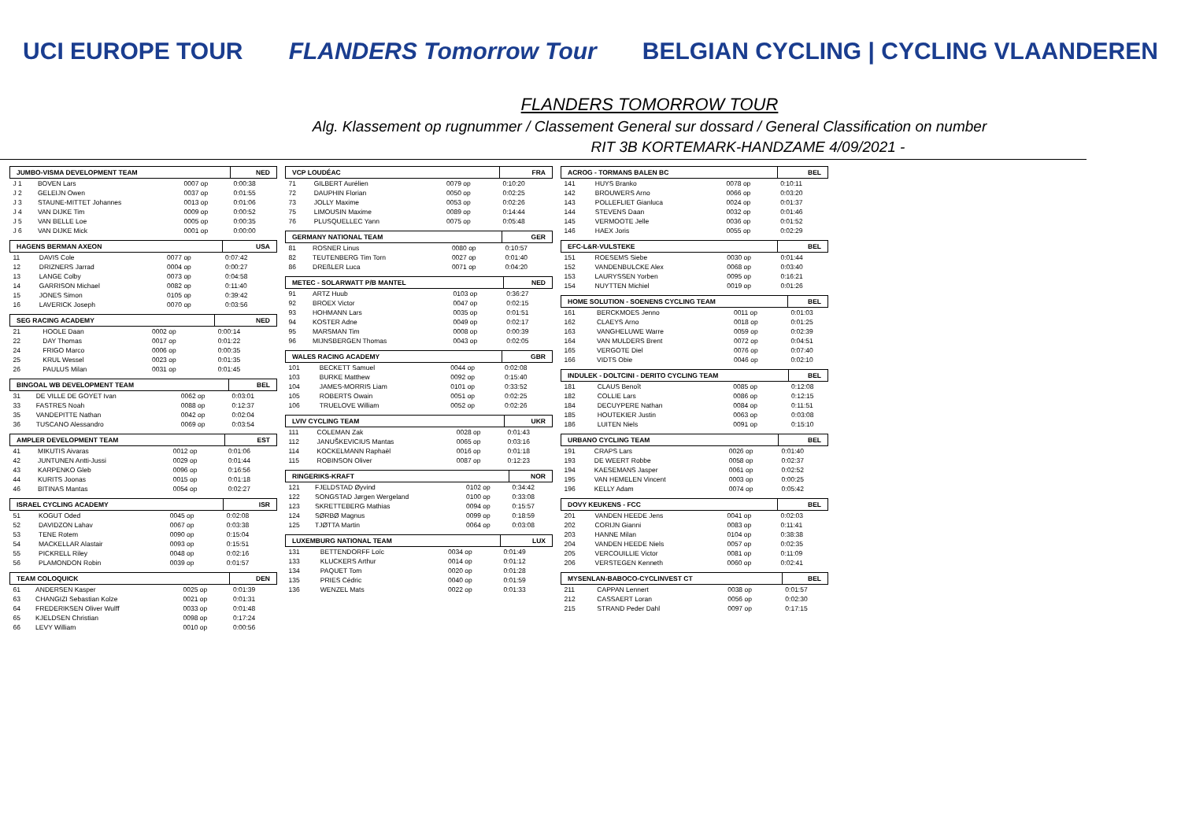UCI EUROPE TOUR FLANDERS Tomorrow Tour BELGIAN CYCLING | CYCLING VLAANDEREN
FLANDERS TOMORROW TOUR
Alg. Klassement op rugnummer / Classement General sur dossard / General Classification on number
RIT 3B KORTEMARK-HANDZAME 4/09/2021 -
| JUMBO-VISMA DEVELOPMENT TEAM | | | NED |
| --- | --- | --- | --- |
| J 1 | BOVEN Lars | 0007 op | 0:00:38 |
| J 2 | GELEIJN Owen | 0037 op | 0:01:55 |
| J 3 | STAUNE-MITTET Johannes | 0013 op | 0:01:06 |
| J 4 | VAN DIJKE Tim | 0009 op | 0:00:52 |
| J 5 | VAN BELLE Loe | 0005 op | 0:00:35 |
| J 6 | VAN DIJKE Mick | 0001 op | 0:00:00 |
| HAGENS BERMAN AXEON | | | USA |
| --- | --- | --- | --- |
| 11 | DAVIS Cole | 0077 op | 0:07:42 |
| 12 | DRIZNERS Jarrad | 0004 op | 0:00:27 |
| 13 | LANGE Colby | 0073 op | 0:04:58 |
| 14 | GARRISON Michael | 0082 op | 0:11:40 |
| 15 | JONES Simon | 0105 op | 0:39:42 |
| 16 | LAVERICK Joseph | 0070 op | 0:03:56 |
| SEG RACING ACADEMY | | | NED |
| --- | --- | --- | --- |
| 21 | HOOLE Daan | 0002 op | 0:00:14 |
| 22 | DAY Thomas | 0017 op | 0:01:22 |
| 24 | FRIGO Marco | 0006 op | 0:00:35 |
| 25 | KRUL Wessel | 0023 op | 0:01:35 |
| 26 | PAULUS Milan | 0031 op | 0:01:45 |
| BINGOAL WB DEVELOPMENT TEAM | | | BEL |
| --- | --- | --- | --- |
| 31 | DE VILLE DE GOYET Ivan | 0062 op | 0:03:01 |
| 33 | FASTRES Noah | 0088 op | 0:12:37 |
| 35 | VANDEPITTE Nathan | 0042 op | 0:02:04 |
| 36 | TUSCANO Alessandro | 0069 op | 0:03:54 |
| AMPLER DEVELOPMENT TEAM | | | EST |
| --- | --- | --- | --- |
| 41 | MIKUTIS Aivaras | 0012 op | 0:01:06 |
| 42 | JUNTUNEN Antti-Jussi | 0029 op | 0:01:44 |
| 43 | KARPENKO Gleb | 0096 op | 0:16:56 |
| 44 | KURITS Joonas | 0015 op | 0:01:18 |
| 46 | BITINAS Mantas | 0054 op | 0:02:27 |
| ISRAEL CYCLING ACADEMY | | | ISR |
| --- | --- | --- | --- |
| 51 | KOGUT Oded | 0045 op | 0:02:08 |
| 52 | DAVIDZON Lahav | 0067 op | 0:03:38 |
| 53 | TENE Rotem | 0090 op | 0:15:04 |
| 54 | MACKELLAR Alastair | 0093 op | 0:15:51 |
| 55 | PICKRELL Riley | 0048 op | 0:02:16 |
| 56 | PLAMONDON Robin | 0039 op | 0:01:57 |
| TEAM COLOQUICK | | | DEN |
| --- | --- | --- | --- |
| 61 | ANDERSEN Kasper | 0025 op | 0:01:39 |
| 63 | CHANGIZI Sebastian Kolze | 0021 op | 0:01:31 |
| 64 | FREDERIKSEN Oliver Wulff | 0033 op | 0:01:48 |
| 65 | KJELDSEN Christian | 0098 op | 0:17:24 |
| 66 | LEVY William | 0010 op | 0:00:56 |
| VCP LOUDÉAC | | | FRA |
| --- | --- | --- | --- |
| 71 | GILBERT Aurélien | 0079 op | 0:10:20 |
| 72 | DAUPHIN Florian | 0050 op | 0:02:25 |
| 73 | JOLLY Maxime | 0053 op | 0:02:26 |
| 75 | LIMOUSIN Maxime | 0089 op | 0:14:44 |
| 76 | PLUSQUELLEC Yann | 0075 op | 0:05:48 |
| GERMANY NATIONAL TEAM | | | GER |
| --- | --- | --- | --- |
| 81 | ROSNER Linus | 0080 op | 0:10:57 |
| 82 | TEUTENBERG Tim Torn | 0027 op | 0:01:40 |
| 86 | DREßLER Luca | 0071 op | 0:04:20 |
| METEC - SOLARWATT P/B MANTEL | | | NED |
| --- | --- | --- | --- |
| 91 | ARTZ Huub | 0103 op | 0:36:27 |
| 92 | BROEX Victor | 0047 op | 0:02:15 |
| 93 | HOHMANN Lars | 0035 op | 0:01:51 |
| 94 | KOSTER Adne | 0049 op | 0:02:17 |
| 95 | MARSMAN Tim | 0008 op | 0:00:39 |
| 96 | MIJNSBERGEN Thomas | 0043 op | 0:02:05 |
| WALES RACING ACADEMY | | | GBR |
| --- | --- | --- | --- |
| 101 | BECKETT Samuel | 0044 op | 0:02:08 |
| 103 | BURKE Matthew | 0092 op | 0:15:40 |
| 104 | JAMES-MORRIS Liam | 0101 op | 0:33:52 |
| 105 | ROBERTS Owain | 0051 op | 0:02:25 |
| 106 | TRUELOVE William | 0052 op | 0:02:26 |
| LVIV CYCLING TEAM | | | UKR |
| --- | --- | --- | --- |
| 111 | COLEMAN Zak | 0028 op | 0:01:43 |
| 112 | JANUŠKEVICIUS Mantas | 0065 op | 0:03:16 |
| 114 | KOCKELMANN Raphaël | 0016 op | 0:01:18 |
| 115 | ROBINSON Oliver | 0087 op | 0:12:23 |
| RINGERIKS-KRAFT | | | NOR |
| --- | --- | --- | --- |
| 121 | FJELDSTAD Øyvind | 0102 op | 0:34:42 |
| 122 | SONGSTAD Jørgen Wergeland | 0100 op | 0:33:08 |
| 123 | SKRETTEBERG Mathias | 0094 op | 0:15:57 |
| 124 | SØRBØ Magnus | 0099 op | 0:18:59 |
| 125 | TJØTTA Martin | 0064 op | 0:03:08 |
| LUXEMBURG NATIONAL TEAM | | | LUX |
| --- | --- | --- | --- |
| 131 | BETTENDORFF Loïc | 0034 op | 0:01:49 |
| 133 | KLUCKERS Arthur | 0014 op | 0:01:12 |
| 134 | PAQUET Tom | 0020 op | 0:01:28 |
| 135 | PRIES Cédric | 0040 op | 0:01:59 |
| 136 | WENZEL Mats | 0022 op | 0:01:33 |
| ACROG - TORMANS BALEN BC | | | BEL |
| --- | --- | --- | --- |
| 141 | HUYS Branko | 0078 op | 0:10:11 |
| 142 | BROUWERS Arno | 0066 op | 0:03:20 |
| 143 | POLLEFLIET Gianluca | 0024 op | 0:01:37 |
| 144 | STEVENS Daan | 0032 op | 0:01:46 |
| 145 | VERMOOTE Jelle | 0036 op | 0:01:52 |
| 146 | HAEX Joris | 0055 op | 0:02:29 |
| EFC-L&R-VULSTEKE | | | BEL |
| --- | --- | --- | --- |
| 151 | ROESEMS Siebe | 0030 op | 0:01:44 |
| 152 | VANDENBULCKE Alex | 0068 op | 0:03:40 |
| 153 | LAURYSSEN Yorben | 0095 op | 0:16:21 |
| 154 | NUYTTEN Michiel | 0019 op | 0:01:26 |
| HOME SOLUTION - SOENENS CYCLING TEAM | | | BEL |
| --- | --- | --- | --- |
| 161 | BERCKMOES Jenno | 0011 op | 0:01:03 |
| 162 | CLAEYS Arno | 0018 op | 0:01:25 |
| 163 | VANGHELUWE Warre | 0059 op | 0:02:39 |
| 164 | VAN MULDERS Brent | 0072 op | 0:04:51 |
| 165 | VERGOTE Diel | 0076 op | 0:07:40 |
| 166 | VIDTS Obie | 0046 op | 0:02:10 |
| INDULEK - DOLTCINI - DERITO CYCLING TEAM | | | BEL |
| --- | --- | --- | --- |
| 181 | CLAUS Benoît | 0085 op | 0:12:08 |
| 182 | COLLIE Lars | 0086 op | 0:12:15 |
| 184 | DECUYPERE Nathan | 0084 op | 0:11:51 |
| 185 | HOUTEKIER Justin | 0063 op | 0:03:08 |
| 186 | LUITEN Niels | 0091 op | 0:15:10 |
| URBANO CYCLING TEAM | | | BEL |
| --- | --- | --- | --- |
| 191 | CRAPS Lars | 0026 op | 0:01:40 |
| 193 | DE WEERT Robbe | 0058 op | 0:02:37 |
| 194 | KAESEMANS Jasper | 0061 op | 0:02:52 |
| 195 | VAN HEMELEN Vincent | 0003 op | 0:00:25 |
| 196 | KELLY Adam | 0074 op | 0:05:42 |
| DOVY KEUKENS - FCC | | | BEL |
| --- | --- | --- | --- |
| 201 | VANDEN HEEDE Jens | 0041 op | 0:02:03 |
| 202 | CORIJN Gianni | 0083 op | 0:11:41 |
| 203 | HANNE Milan | 0104 op | 0:38:38 |
| 204 | VANDEN HEEDE Niels | 0057 op | 0:02:35 |
| 205 | VERCOUILLIE Victor | 0081 op | 0:11:09 |
| 206 | VERSTEGEN Kenneth | 0060 op | 0:02:41 |
| MYSENLAN-BABOCO-CYCLINVEST CT | | | BEL |
| --- | --- | --- | --- |
| 211 | CAPPAN Lennert | 0038 op | 0:01:57 |
| 212 | CASSAERT Loran | 0056 op | 0:02:30 |
| 215 | STRAND Peder Dahl | 0097 op | 0:17:15 |